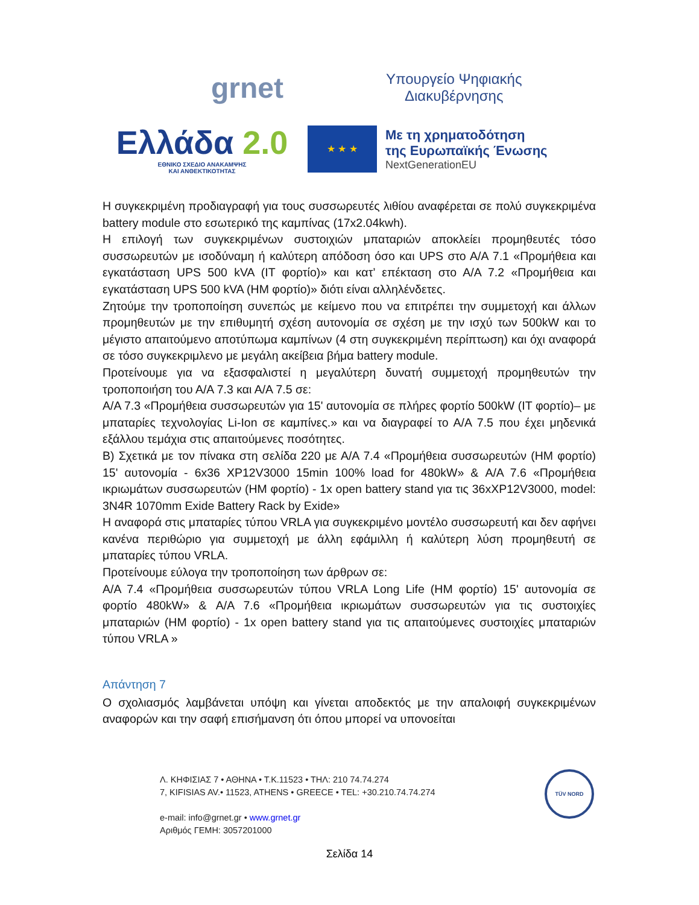grnet
Υπουργείο Ψηφιακής
Διακυβέρνησης
Ελλάδα 2.0
ΕΘΝΙΚΟ ΣΧΕΔΙΟ ΑΝΑΚΑΜΨΗΣ
ΚΑΙ ΑΝΘΕΚΤΙΚΟΤΗΤΑΣ
★ ★ ★
Με τη χρηματοδότηση
της Ευρωπαϊκής Ένωσης
NextGenerationEU
Η συγκεκριμένη προδιαγραφή για τους συσσωρευτές λιθίου αναφέρεται σε πολύ συγκεκριμένα battery module στο εσωτερικό της καμπίνας (17x2.04kwh).
Η επιλογή των συγκεκριμένων συστοιχιών μπαταριών αποκλείει προμηθευτές τόσο συσσωρευτών με ισοδύναμη ή καλύτερη απόδοση όσο και UPS στο Α/Α 7.1 «Προμήθεια και εγκατάσταση UPS 500 kVA (IT φορτίο)» και κατ’ επέκταση στο Α/Α 7.2 «Προμήθεια και εγκατάσταση UPS 500 kVA (HM φορτίο)» διότι είναι αλληλένδετες.
Ζητούμε την τροποποίηση συνεπώς με κείμενο που να επιτρέπει την συμμετοχή και άλλων προμηθευτών με την επιθυμητή σχέση αυτονομία σε σχέση με την ισχύ των 500kW και το μέγιστο απαιτούμενο αποτύπωμα καμπίνων (4 στη συγκεκριμένη περίπτωση) και όχι αναφορά σε τόσο συγκεκριμλενο με μεγάλη ακείβεια βήμα battery module.
Προτείνουμε για να εξασφαλιστεί η μεγαλύτερη δυνατή συμμετοχή προμηθευτών την τροποποιήση του Α/Α 7.3 και Α/Α 7.5 σε:
Α/Α 7.3 «Προμήθεια συσσωρευτών για 15' αυτονομία σε πλήρες φορτίο 500kW (IT φορτίο)– με μπαταρίες τεχνολογίας Li-Ion σε καμπίνες.» και να διαγραφεί το Α/Α 7.5 που έχει μηδενικά εξάλλου τεμάχια στις απαιτούμενες ποσότητες.
Β) Σχετικά με τον πίνακα στη σελίδα 220 με Α/Α 7.4 «Προμήθεια συσσωρευτών (HM φορτίο) 15' αυτονομία - 6x36 XP12V3000 15min 100% load for 480kW» & Α/Α 7.6 «Προμήθεια ικριωμάτων συσσωρευτών (HM φορτίο) - 1x open battery stand για τις 36xXP12V3000, model: 3N4R 1070mm Exide Battery Rack by Exide»
Η αναφορά στις μπαταρίες τύπου VRLA για συγκεκριμένο μοντέλο συσσωρευτή και δεν αφήνει κανένα περιθώριο για συμμετοχή με άλλη εφάμιλλη ή καλύτερη λύση προμηθευτή σε μπαταρίες τύπου VRLA.
Προτείνουμε εύλογα την τροποποίηση των άρθρων σε:
Α/Α 7.4 «Προμήθεια συσσωρευτών τύπου VRLA Long Life (HM φορτίο) 15' αυτονομία σε φορτίο 480kW» & Α/Α 7.6 «Προμήθεια ικριωμάτων συσσωρευτών για τις συστοιχίες μπαταριών (HM φορτίο) - 1x open battery stand για τις απαιτούμενες συστοιχίες μπαταριών τύπου VRLA »
Απάντηση 7
Ο σχολιασμός λαμβάνεται υπόψη και γίνεται αποδεκτός με την απαλοιφή συγκεκριμένων αναφορών και την σαφή επισήμανση ότι όπου μπορεί να υπονοείται
Λ. ΚΗΦΙΣΙΑΣ 7 • ΑΘΗΝΑ • Τ.Κ.11523 • ΤΗΛ: 210 74.74.274
7, KIFISIAS AV.• 11523, ATHENS • GREECE • TEL: +30.210.74.74.274
e-mail: info@grnet.gr • www.grnet.gr
Αριθμός ΓΕΜΗ: 3057201000
TÜV NORD
Σελίδα 14